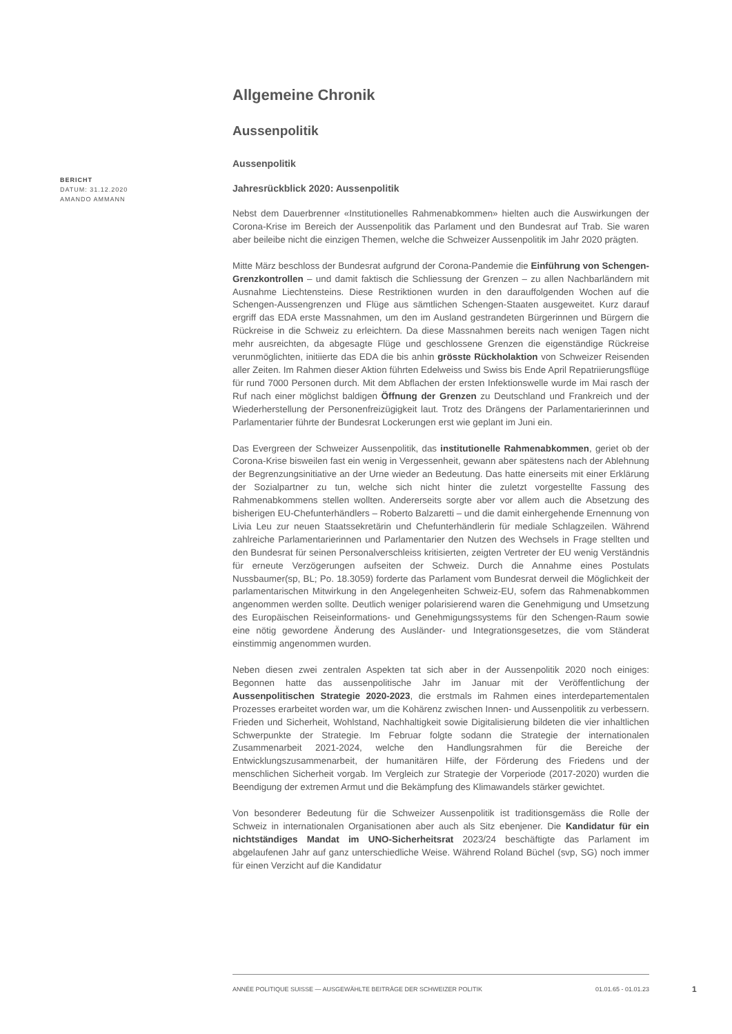BERICHT
DATUM: 31.12.2020
AMANDO AMMANN
Allgemeine Chronik
Aussenpolitik
Aussenpolitik
Jahresrückblick 2020: Aussenpolitik
Nebst dem Dauerbrenner «Institutionelles Rahmenabkommen» hielten auch die Auswirkungen der Corona-Krise im Bereich der Aussenpolitik das Parlament und den Bundesrat auf Trab. Sie waren aber beileibe nicht die einzigen Themen, welche die Schweizer Aussenpolitik im Jahr 2020 prägten.
Mitte März beschloss der Bundesrat aufgrund der Corona-Pandemie die Einführung von Schengen-Grenzkontrollen – und damit faktisch die Schliessung der Grenzen – zu allen Nachbarländern mit Ausnahme Liechtensteins. Diese Restriktionen wurden in den darauffolgenden Wochen auf die Schengen-Aussengrenzen und Flüge aus sämtlichen Schengen-Staaten ausgeweitet. Kurz darauf ergriff das EDA erste Massnahmen, um den im Ausland gestrandeten Bürgerinnen und Bürgern die Rückreise in die Schweiz zu erleichtern. Da diese Massnahmen bereits nach wenigen Tagen nicht mehr ausreichten, da abgesagte Flüge und geschlossene Grenzen die eigenständige Rückreise verunmöglichten, initiierte das EDA die bis anhin grösste Rückholaktion von Schweizer Reisenden aller Zeiten. Im Rahmen dieser Aktion führten Edelweiss und Swiss bis Ende April Repatriierungsflüge für rund 7000 Personen durch. Mit dem Abflachen der ersten Infektionswelle wurde im Mai rasch der Ruf nach einer möglichst baldigen Öffnung der Grenzen zu Deutschland und Frankreich und der Wiederherstellung der Personenfreizügigkeit laut. Trotz des Drängens der Parlamentarierinnen und Parlamentarier führte der Bundesrat Lockerungen erst wie geplant im Juni ein.
Das Evergreen der Schweizer Aussenpolitik, das institutionelle Rahmenabkommen, geriet ob der Corona-Krise bisweilen fast ein wenig in Vergessenheit, gewann aber spätestens nach der Ablehnung der Begrenzungsinitiative an der Urne wieder an Bedeutung. Das hatte einerseits mit einer Erklärung der Sozialpartner zu tun, welche sich nicht hinter die zuletzt vorgestellte Fassung des Rahmenabkommens stellen wollten. Andererseits sorgte aber vor allem auch die Absetzung des bisherigen EU-Chefunterhändlers – Roberto Balzaretti – und die damit einhergehende Ernennung von Livia Leu zur neuen Staatssekretärin und Chefunterhändlerin für mediale Schlagzeilen. Während zahlreiche Parlamentarierinnen und Parlamentarier den Nutzen des Wechsels in Frage stellten und den Bundesrat für seinen Personalverschleiss kritisierten, zeigten Vertreter der EU wenig Verständnis für erneute Verzögerungen aufseiten der Schweiz. Durch die Annahme eines Postulats Nussbaumer(sp, BL; Po. 18.3059) forderte das Parlament vom Bundesrat derweil die Möglichkeit der parlamentarischen Mitwirkung in den Angelegenheiten Schweiz-EU, sofern das Rahmenabkommen angenommen werden sollte. Deutlich weniger polarisierend waren die Genehmigung und Umsetzung des Europäischen Reiseinformations- und Genehmigungssystems für den Schengen-Raum sowie eine nötig gewordene Änderung des Ausländer- und Integrationsgesetzes, die vom Ständerat einstimmig angenommen wurden.
Neben diesen zwei zentralen Aspekten tat sich aber in der Aussenpolitik 2020 noch einiges: Begonnen hatte das aussenpolitische Jahr im Januar mit der Veröffentlichung der Aussenpolitischen Strategie 2020-2023, die erstmals im Rahmen eines interdepartementalen Prozesses erarbeitet worden war, um die Kohärenz zwischen Innen- und Aussenpolitik zu verbessern. Frieden und Sicherheit, Wohlstand, Nachhaltigkeit sowie Digitalisierung bildeten die vier inhaltlichen Schwerpunkte der Strategie. Im Februar folgte sodann die Strategie der internationalen Zusammenarbeit 2021-2024, welche den Handlungsrahmen für die Bereiche der Entwicklungszusammenarbeit, der humanitären Hilfe, der Förderung des Friedens und der menschlichen Sicherheit vorgab. Im Vergleich zur Strategie der Vorperiode (2017-2020) wurden die Beendigung der extremen Armut und die Bekämpfung des Klimawandels stärker gewichtet.
Von besonderer Bedeutung für die Schweizer Aussenpolitik ist traditionsgemäss die Rolle der Schweiz in internationalen Organisationen aber auch als Sitz ebenjener. Die Kandidatur für ein nichtständiges Mandat im UNO-Sicherheitsrat 2023/24 beschäftigte das Parlament im abgelaufenen Jahr auf ganz unterschiedliche Weise. Während Roland Büchel (svp, SG) noch immer für einen Verzicht auf die Kandidatur
ANNÉE POLITIQUE SUISSE — AUSGEWÄHLTE BEITRÄGE DER SCHWEIZER POLITIK 01.01.65 - 01.01.23
1